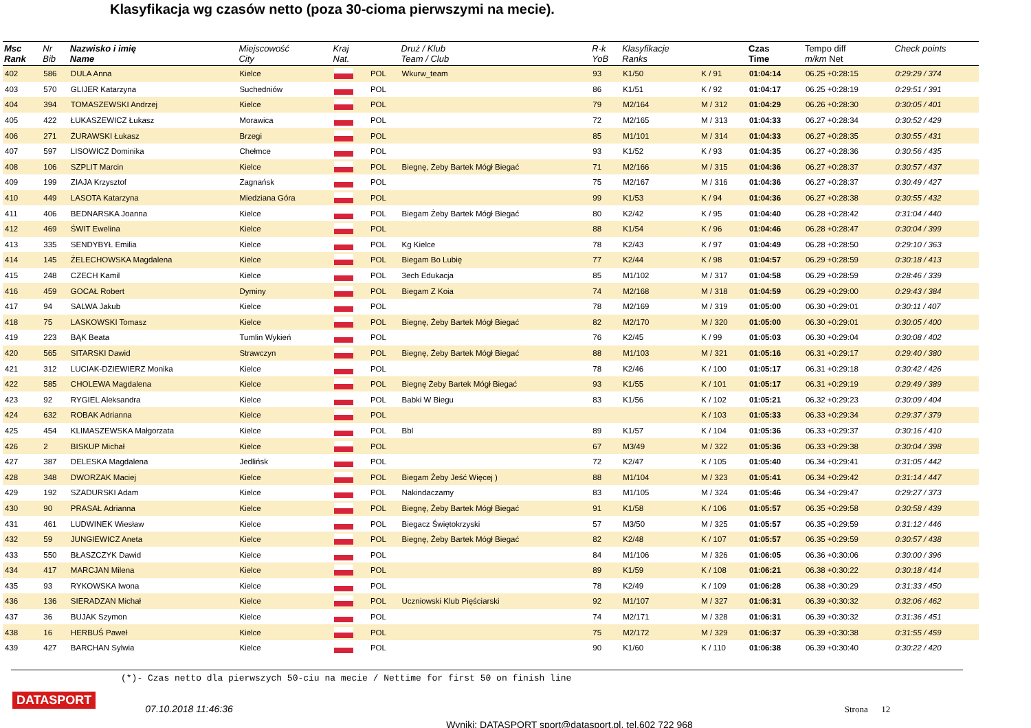Klasyfikacja wg czasów netto (poza 30-cioma pierwszymi na mecie).
| Msc Rank | Nr Bib | Nazwisko i imię Name | Miejscowość City | Kraj Nat. | | Druż / Klub Team / Club | R-k YoB | Klasyfikacje Ranks | | Czas Time | Tempo diff m/km Net | Check points |
| --- | --- | --- | --- | --- | --- | --- | --- | --- | --- | --- | --- | --- |
| 402 | 586 | DULA Anna | Kielce | | POL | Wkurw_team | 93 | K1/50 | K / 91 | 01:04:14 | 06.25 +0:28:15 | 0:29:29 / 374 |
| 403 | 570 | GLIJER Katarzyna | Suchedniów | | POL | | 86 | K1/51 | K / 92 | 01:04:17 | 06.25 +0:28:19 | 0:29:51 / 391 |
| 404 | 394 | TOMASZEWSKI Andrzej | Kielce | | POL | | 79 | M2/164 | M / 312 | 01:04:29 | 06.26 +0:28:30 | 0:30:05 / 401 |
| 405 | 422 | ŁUKASZEWICZ Łukasz | Morawica | | POL | | 72 | M2/165 | M / 313 | 01:04:33 | 06.27 +0:28:34 | 0:30:52 / 429 |
| 406 | 271 | ŻURAWSKI Łukasz | Brzegi | | POL | | 85 | M1/101 | M / 314 | 01:04:33 | 06.27 +0:28:35 | 0:30:55 / 431 |
| 407 | 597 | LISOWICZ Dominika | Chełmce | | POL | | 93 | K1/52 | K / 93 | 01:04:35 | 06.27 +0:28:36 | 0:30:56 / 435 |
| 408 | 106 | SZPLIT Marcin | Kielce | | POL | Biegnę, Żeby Bartek Mógł Biegać | 71 | M2/166 | M / 315 | 01:04:36 | 06.27 +0:28:37 | 0:30:57 / 437 |
| 409 | 199 | ZIAJA Krzysztof | Zagnańsk | | POL | | 75 | M2/167 | M / 316 | 01:04:36 | 06.27 +0:28:37 | 0:30:49 / 427 |
| 410 | 449 | LASOTA Katarzyna | Miedziana Góra | | POL | | 99 | K1/53 | K / 94 | 01:04:36 | 06.27 +0:28:38 | 0:30:55 / 432 |
| 411 | 406 | BEDNARSKA Joanna | Kielce | | POL | Biegam Żeby Bartek Mógł Biegać | 80 | K2/42 | K / 95 | 01:04:40 | 06.28 +0:28:42 | 0:31:04 / 440 |
| 412 | 469 | ŚWIT Ewelina | Kielce | | POL | | 88 | K1/54 | K / 96 | 01:04:46 | 06.28 +0:28:47 | 0:30:04 / 399 |
| 413 | 335 | SENDYBYŁ Emilia | Kielce | | POL | Kg Kielce | 78 | K2/43 | K / 97 | 01:04:49 | 06.28 +0:28:50 | 0:29:10 / 363 |
| 414 | 145 | ŻELECHOWSKA Magdalena | Kielce | | POL | Biegam Bo Lubię | 77 | K2/44 | K / 98 | 01:04:57 | 06.29 +0:28:59 | 0:30:18 / 413 |
| 415 | 248 | CZECH Kamil | Kielce | | POL | 3ech Edukacja | 85 | M1/102 | M / 317 | 01:04:58 | 06.29 +0:28:59 | 0:28:46 / 339 |
| 416 | 459 | GOCAŁ Robert | Dyminy | | POL | Biegam Z Koia | 74 | M2/168 | M / 318 | 01:04:59 | 06.29 +0:29:00 | 0:29:43 / 384 |
| 417 | 94 | SALWA Jakub | Kielce | | POL | | 78 | M2/169 | M / 319 | 01:05:00 | 06.30 +0:29:01 | 0:30:11 / 407 |
| 418 | 75 | LASKOWSKI Tomasz | Kielce | | POL | Biegnę, Żeby Bartek Mógł Biegać | 82 | M2/170 | M / 320 | 01:05:00 | 06.30 +0:29:01 | 0:30:05 / 400 |
| 419 | 223 | BĄK Beata | Tumlin Wykień | | POL | | 76 | K2/45 | K / 99 | 01:05:03 | 06.30 +0:29:04 | 0:30:08 / 402 |
| 420 | 565 | SITARSKI Dawid | Strawczyn | | POL | Biegnę, Żeby Bartek Mógł Biegać | 88 | M1/103 | M / 321 | 01:05:16 | 06.31 +0:29:17 | 0:29:40 / 380 |
| 421 | 312 | LUCIAK-DZIEWIERZ Monika | Kielce | | POL | | 78 | K2/46 | K / 100 | 01:05:17 | 06.31 +0:29:18 | 0:30:42 / 426 |
| 422 | 585 | CHOLEWA Magdalena | Kielce | | POL | Biegnę Żeby Bartek Mógł Biegać | 93 | K1/55 | K / 101 | 01:05:17 | 06.31 +0:29:19 | 0:29:49 / 389 |
| 423 | 92 | RYGIEL Aleksandra | Kielce | | POL | Babki W Biegu | 83 | K1/56 | K / 102 | 01:05:21 | 06.32 +0:29:23 | 0:30:09 / 404 |
| 424 | 632 | ROBAK Adrianna | Kielce | | POL | | | | K / 103 | 01:05:33 | 06.33 +0:29:34 | 0:29:37 / 379 |
| 425 | 454 | KLIMASZEWSKA Małgorzata | Kielce | | POL | Bbl | 89 | K1/57 | K / 104 | 01:05:36 | 06.33 +0:29:37 | 0:30:16 / 410 |
| 426 | 2 | BISKUP Michał | Kielce | | POL | | 67 | M3/49 | M / 322 | 01:05:36 | 06.33 +0:29:38 | 0:30:04 / 398 |
| 427 | 387 | DELESKA Magdalena | Jedlińsk | | POL | | 72 | K2/47 | K / 105 | 01:05:40 | 06.34 +0:29:41 | 0:31:05 / 442 |
| 428 | 348 | DWORZAK Maciej | Kielce | | POL | Biegam Żeby Jeść Więcej ) | 88 | M1/104 | M / 323 | 01:05:41 | 06.34 +0:29:42 | 0:31:14 / 447 |
| 429 | 192 | SZADURSKI Adam | Kielce | | POL | Nakindaczamy | 83 | M1/105 | M / 324 | 01:05:46 | 06.34 +0:29:47 | 0:29:27 / 373 |
| 430 | 90 | PRASAŁ Adrianna | Kielce | | POL | Biegnę, Żeby Bartek Mógł Biegać | 91 | K1/58 | K / 106 | 01:05:57 | 06.35 +0:29:58 | 0:30:58 / 439 |
| 431 | 461 | LUDWINEK Wiesław | Kielce | | POL | Biegacz Świętokrzyski | 57 | M3/50 | M / 325 | 01:05:57 | 06.35 +0:29:59 | 0:31:12 / 446 |
| 432 | 59 | JUNGIEWICZ Aneta | Kielce | | POL | Biegnę, Żeby Bartek Mógł Biegać | 82 | K2/48 | K / 107 | 01:05:57 | 06.35 +0:29:59 | 0:30:57 / 438 |
| 433 | 550 | BŁASZCZYK Dawid | Kielce | | POL | | 84 | M1/106 | M / 326 | 01:06:05 | 06.36 +0:30:06 | 0:30:00 / 396 |
| 434 | 417 | MARCJAN Milena | Kielce | | POL | | 89 | K1/59 | K / 108 | 01:06:21 | 06.38 +0:30:22 | 0:30:18 / 414 |
| 435 | 93 | RYKOWSKA Iwona | Kielce | | POL | | 78 | K2/49 | K / 109 | 01:06:28 | 06.38 +0:30:29 | 0:31:33 / 450 |
| 436 | 136 | SIERADZAN Michał | Kielce | | POL | Uczniowski Klub Pięściarski | 92 | M1/107 | M / 327 | 01:06:31 | 06.39 +0:30:32 | 0:32:06 / 462 |
| 437 | 36 | BUJAK Szymon | Kielce | | POL | | 74 | M2/171 | M / 328 | 01:06:31 | 06.39 +0:30:32 | 0:31:36 / 451 |
| 438 | 16 | HERBUŚ Paweł | Kielce | | POL | | 75 | M2/172 | M / 329 | 01:06:37 | 06.39 +0:30:38 | 0:31:55 / 459 |
| 439 | 427 | BARCHAN Sylwia | Kielce | | POL | | 90 | K1/60 | K / 110 | 01:06:38 | 06.39 +0:30:40 | 0:30:22 / 420 |
(*)- Czas netto dla pierwszych 50-ciu na mecie / Nettime for first 50 on finish line
DATASPORT
07.10.2018 11:46:36 Strona 12
Wyniki: DATASPORT sport@datasport.pl, tel.602 722 968